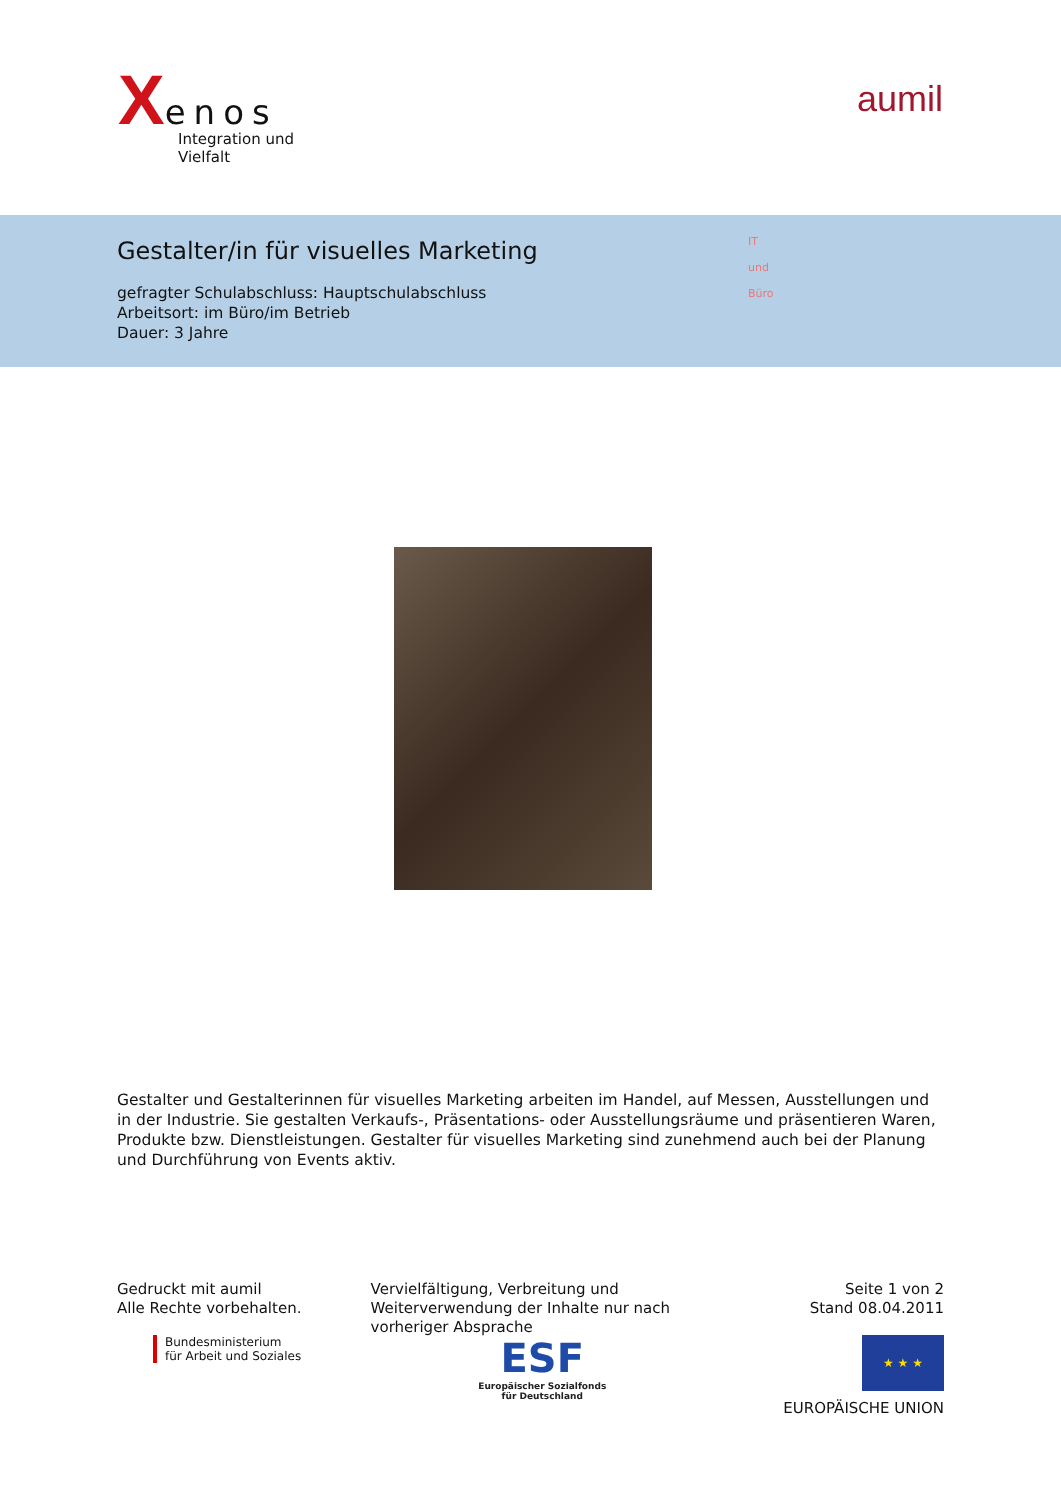Xenos
Integration und Vielfalt
aumil
Gestalter/in für visuelles Marketing
gefragter Schulabschluss: Hauptschulabschluss
Arbeitsort: im Büro/im Betrieb
Dauer: 3 Jahre
IT
und
Büro
Gestalter und Gestalterinnen für visuelles Marketing arbeiten im Handel, auf Messen, Ausstellungen und in der Industrie. Sie gestalten Verkaufs-, Präsentations- oder Ausstellungsräume und präsentieren Waren, Produkte bzw. Dienstleistungen. Gestalter für visuelles Marketing sind zunehmend auch bei der Planung und Durchführung von Events aktiv.
Gedruckt mit aumil
Alle Rechte vorbehalten.
Vervielfältigung, Verbreitung und Weiterverwendung der Inhalte nur nach vorheriger Absprache
Seite 1 von 2
Stand 08.04.2011
Bundesministerium
für Arbeit und Soziales
ESF
Europäischer Sozialfonds
für Deutschland
★ ★ ★
EUROPÄISCHE UNION